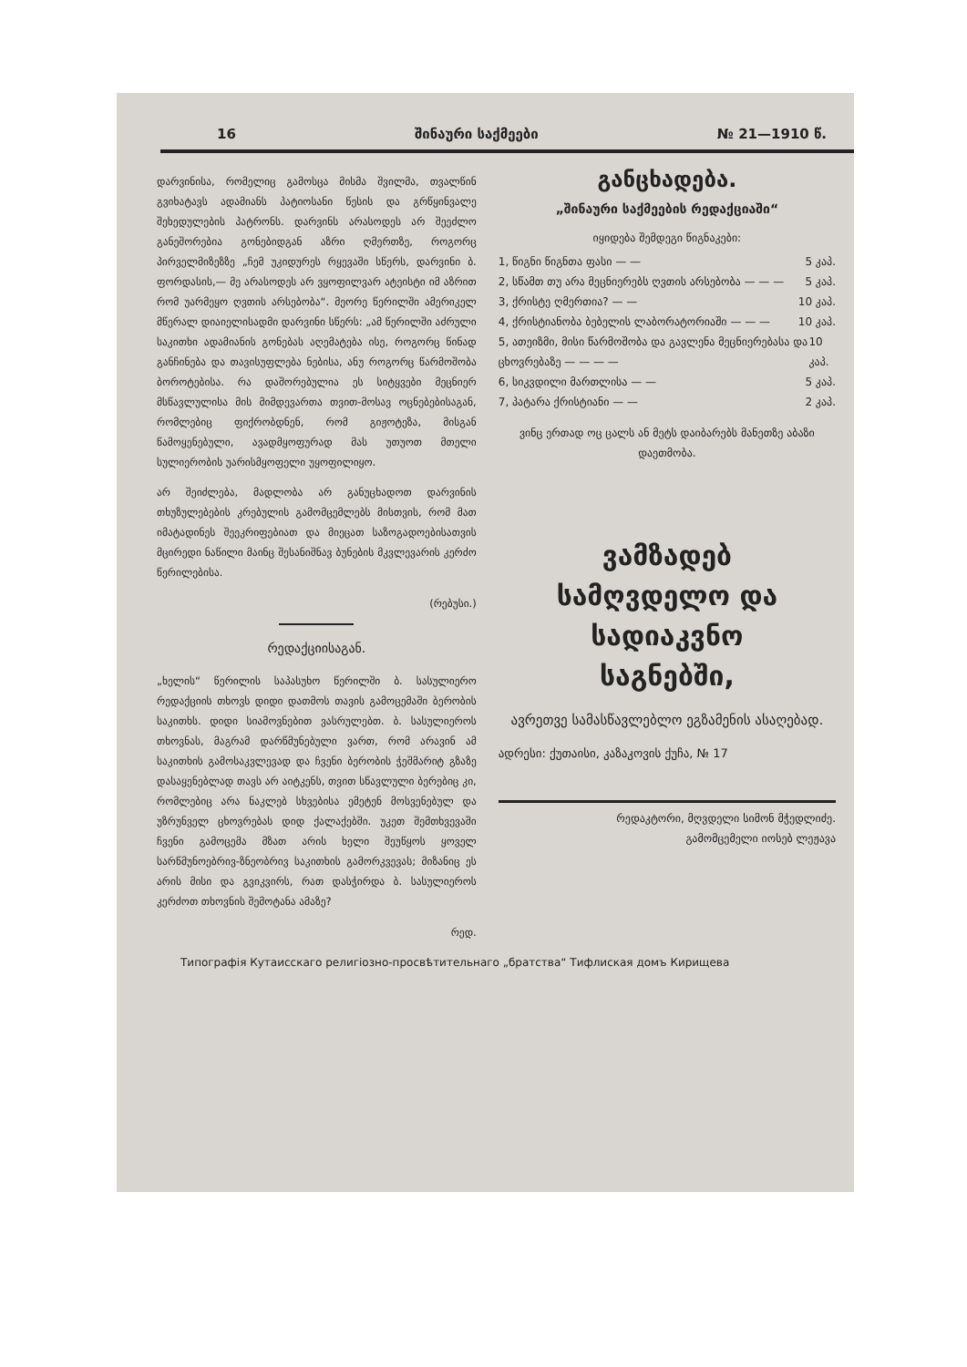16 შინაური საქმეები № 21—1910 წ.
დარვინისა, რომელიც გამოსცა მისმა შვილმა, თვალწინ გვიხატავს ადამიანს პატიოსანი წესის და გრწყინვალე შეხედულების პატრონს. დარვინს არასოდეს არ შეეძლო განეშორებია გონებიდგან აზრი ღმერთზე, როგორც პირველმიზეზზე „ჩემ უკიდურეს რყევაში სწერს, დარვინი ბ. ფორდასის,— მე არასოდეს არ ვყოფილვარ ატეისტი იმ აზრით რომ უარმეყო ღვთის არსებობა“. მეორე წერილში ამერიკელ მწერალ დიაიელისადმი დარვინი სწერს: „ამ წერილში აძრული საკითხი ადამიანის გონებას აღემატება ისე, როგორც წინად განჩინება და თავისუფლება ნებისა, ანუ როგორც წარმოშობა ბოროტებისა. რა დაშორებულია ეს სიტყვები მეცნიერ მსწავლულისა მის მიმდევართა თვით-მოსავ ოცნებებისაგან, რომლებიც ფიქრობდნენ, რომ გიჟოტეზა, მისგან წამოყენებული, ავადმყოფურად მას უთუოთ მთელი სულიერობის უარისმყოფელი უყოფილიყო.
არ შეიძლება, მადლობა არ განუცხადოთ დარვინის თხუზულებების კრებულის გამომცემლებს მისთვის, რომ მათ იმატადინეს შეეკრიფებიათ და მიეცათ საზოგადოებისათვის მცირედი ნაწილი მაინც შესანიშნავ ბუნების მკვლევარის კერძო წერილებისა.
(რებუსი.)
რედაქციისაგან.
„ხელის“ წერილის საპასუხო წერილში ბ. სასულიერო რედაქციის თხოვს დიდი დათმოს თავის გამოცემაში ბერობის საკითხს. დიდი სიამოვნებით ვასრულებთ. ბ. სასულიეროს თხოვნას, მაგრამ დარწმუნებული ვართ, რომ არავინ ამ საკითხის გამოსაკვლევად და ჩვენი ბერობის ჭეშმარიტ გზაზე დასაყენებლად თავს არ აიტკენს, თვით სწავლული ბერებიც კი, რომლებიც არა ნაკლებ სხვებისა ემეტენ მოსვენებულ და უზრუნველ ცხოვრებას დიდ ქალაქებში. უკეთ შემთხვევაში ჩვენი გამოცემა მზათ არის ხელი შეუწყოს ყოველ სარწმუნოებრივ-ზნეობრივ საკითხის გამორკვევას; მიზანიც ეს არის მისი და გვიკვირს, რათ დასჭირდა ბ. სასულიეროს კერძოთ თხოვნის შემოტანა ამაზე?
რედ.
განცხადება.
„შინაური საქმეების რედაქციაში“
იყიდება შემდეგი წიგნაკები:
1, წიგნი წიგნთა ფასი — — 5 კაპ.
2, სწამთ თუ არა მეცნიერებს ღვთის არსებობა — — — 5 კაპ.
3, ქრისტე ღმერთია? — — 10 კაპ.
4, ქრისტიანობა ბებელის ლაბორატორიაში — — — 10 კაპ.
5, ათეიზმი, მისი წარმოშობა და გავლენა მეცნიერებასა და ცხოვრებაზე — — — — 10 კაპ.
6, სიკვდილი მართლისა — — 5 კაპ.
7, პატარა ქრისტიანი — — 2 კაპ.
ვინც ერთად ოც ცალს ან მეტს დაიბარებს მანეთზე აბაზი დაეთმობა.
ვამზადებ
სამღვდელო და სადიაკვნო
საგნებში,
ავრეთვე სამასწავლებლო ეგზამენის ასაღებად.
ადრესი: ქუთაისი, კაზაკოვის ქუჩა, № 17
რედაკტორი, მღვდელი სიმონ მჭედლიძე.
გამომცემელი იოსებ ლეჟავა
Типографія Кутаисскаго религіозно-просвѣтительнаго „братства“ Тифлиская домъ Кирищева